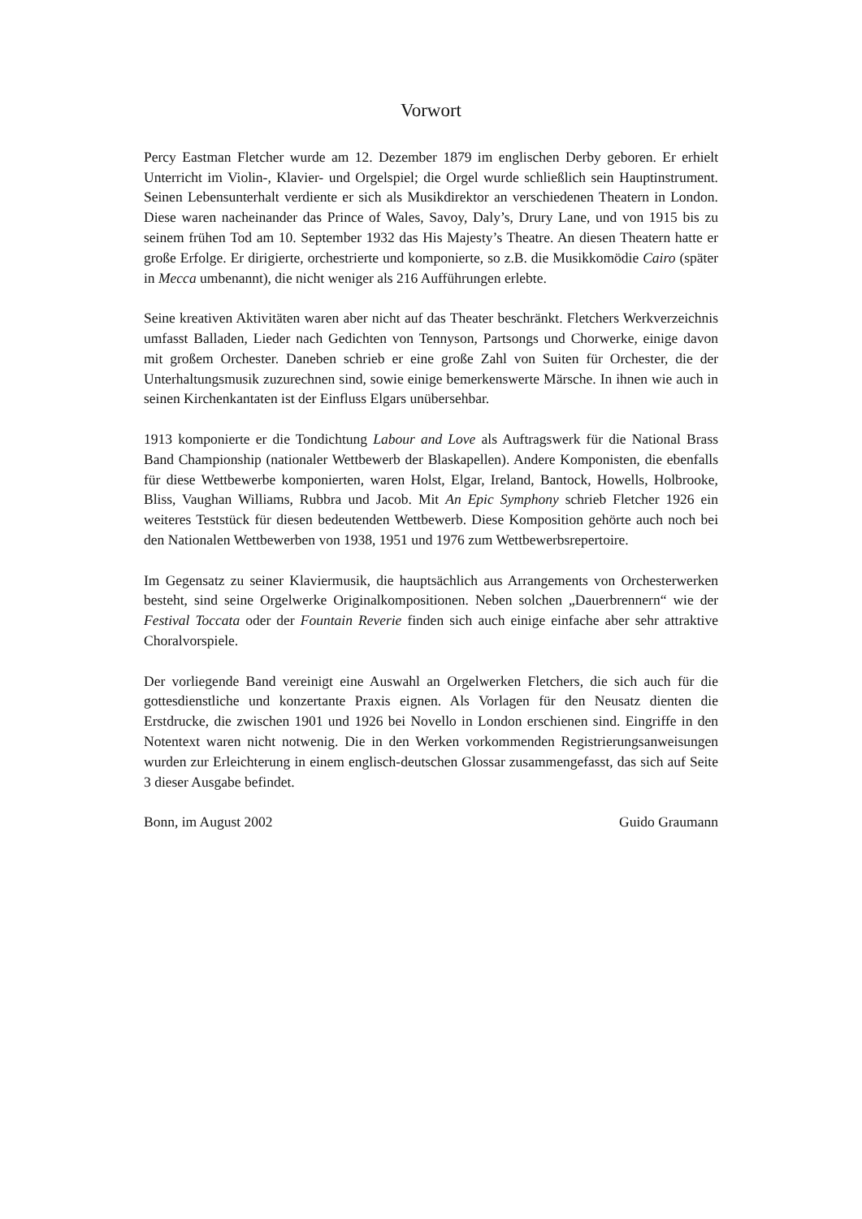Vorwort
Percy Eastman Fletcher wurde am 12. Dezember 1879 im englischen Derby geboren. Er erhielt Unterricht im Violin-, Klavier- und Orgelspiel; die Orgel wurde schließlich sein Hauptinstrument. Seinen Lebensunterhalt verdiente er sich als Musikdirektor an verschiedenen Theatern in London. Diese waren nacheinander das Prince of Wales, Savoy, Daly’s, Drury Lane, und von 1915 bis zu seinem frühen Tod am 10. September 1932 das His Majesty’s Theatre. An diesen Theatern hatte er große Erfolge. Er dirigierte, orchestrierte und komponierte, so z.B. die Musikkomödie Cairo (später in Mecca umbenannt), die nicht weniger als 216 Aufführungen erlebte.
Seine kreativen Aktivitäten waren aber nicht auf das Theater beschränkt. Fletchers Werkverzeichnis umfasst Balladen, Lieder nach Gedichten von Tennyson, Partsongs und Chorwerke, einige davon mit großem Orchester. Daneben schrieb er eine große Zahl von Suiten für Orchester, die der Unterhaltungsmusik zuzurechnen sind, sowie einige bemerkenswerte Märsche. In ihnen wie auch in seinen Kirchenkantaten ist der Einfluss Elgars unübersehbar.
1913 komponierte er die Tondichtung Labour and Love als Auftragswerk für die National Brass Band Championship (nationaler Wettbewerb der Blaskapellen). Andere Komponisten, die ebenfalls für diese Wettbewerbe komponierten, waren Holst, Elgar, Ireland, Bantock, Howells, Holbrooke, Bliss, Vaughan Williams, Rubbra und Jacob. Mit An Epic Symphony schrieb Fletcher 1926 ein weiteres Teststück für diesen bedeutenden Wettbewerb. Diese Komposition gehörte auch noch bei den Nationalen Wettbewerben von 1938, 1951 und 1976 zum Wettbewerbsrepertoire.
Im Gegensatz zu seiner Klaviermusik, die hauptsächlich aus Arrangements von Orchesterwerken besteht, sind seine Orgelwerke Originalkompositionen. Neben solchen „Dauerbrennern“ wie der Festival Toccata oder der Fountain Reverie finden sich auch einige einfache aber sehr attraktive Choralvorspiele.
Der vorliegende Band vereinigt eine Auswahl an Orgelwerken Fletchers, die sich auch für die gottesdienstliche und konzertante Praxis eignen. Als Vorlagen für den Neusatz dienten die Erstdrucke, die zwischen 1901 und 1926 bei Novello in London erschienen sind. Eingriffe in den Notentext waren nicht notwenig. Die in den Werken vorkommenden Registrierungsanweisungen wurden zur Erleichterung in einem englisch-deutschen Glossar zusammengefasst, das sich auf Seite 3 dieser Ausgabe befindet.
Bonn, im August 2002 Guido Graumann